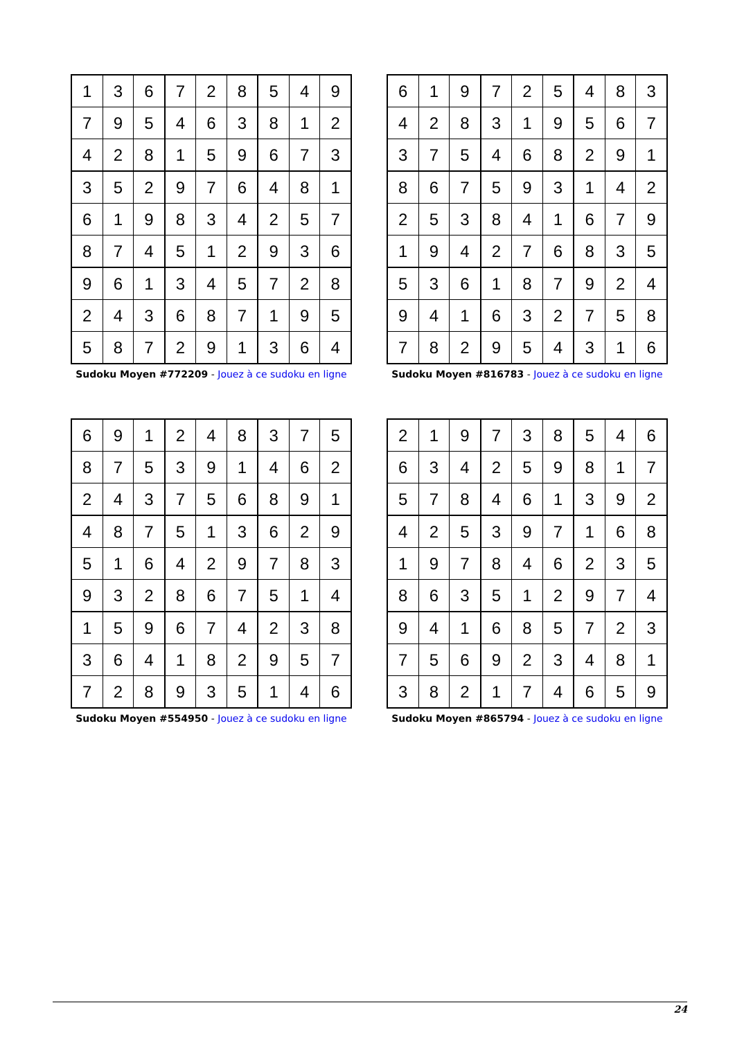| 1 | 3 | 6 | 7 | 2 | 8 | 5 | 4 | 9 |
| 7 | 9 | 5 | 4 | 6 | 3 | 8 | 1 | 2 |
| 4 | 2 | 8 | 1 | 5 | 9 | 6 | 7 | 3 |
| 3 | 5 | 2 | 9 | 7 | 6 | 4 | 8 | 1 |
| 6 | 1 | 9 | 8 | 3 | 4 | 2 | 5 | 7 |
| 8 | 7 | 4 | 5 | 1 | 2 | 9 | 3 | 6 |
| 9 | 6 | 1 | 3 | 4 | 5 | 7 | 2 | 8 |
| 2 | 4 | 3 | 6 | 8 | 7 | 1 | 9 | 5 |
| 5 | 8 | 7 | 2 | 9 | 1 | 3 | 6 | 4 |
Sudoku Moyen #772209 - Jouez à ce sudoku en ligne
| 6 | 1 | 9 | 7 | 2 | 5 | 4 | 8 | 3 |
| 4 | 2 | 8 | 3 | 1 | 9 | 5 | 6 | 7 |
| 3 | 7 | 5 | 4 | 6 | 8 | 2 | 9 | 1 |
| 8 | 6 | 7 | 5 | 9 | 3 | 1 | 4 | 2 |
| 2 | 5 | 3 | 8 | 4 | 1 | 6 | 7 | 9 |
| 1 | 9 | 4 | 2 | 7 | 6 | 8 | 3 | 5 |
| 5 | 3 | 6 | 1 | 8 | 7 | 9 | 2 | 4 |
| 9 | 4 | 1 | 6 | 3 | 2 | 7 | 5 | 8 |
| 7 | 8 | 2 | 9 | 5 | 4 | 3 | 1 | 6 |
Sudoku Moyen #816783 - Jouez à ce sudoku en ligne
| 6 | 9 | 1 | 2 | 4 | 8 | 3 | 7 | 5 |
| 8 | 7 | 5 | 3 | 9 | 1 | 4 | 6 | 2 |
| 2 | 4 | 3 | 7 | 5 | 6 | 8 | 9 | 1 |
| 4 | 8 | 7 | 5 | 1 | 3 | 6 | 2 | 9 |
| 5 | 1 | 6 | 4 | 2 | 9 | 7 | 8 | 3 |
| 9 | 3 | 2 | 8 | 6 | 7 | 5 | 1 | 4 |
| 1 | 5 | 9 | 6 | 7 | 4 | 2 | 3 | 8 |
| 3 | 6 | 4 | 1 | 8 | 2 | 9 | 5 | 7 |
| 7 | 2 | 8 | 9 | 3 | 5 | 1 | 4 | 6 |
Sudoku Moyen #554950 - Jouez à ce sudoku en ligne
| 2 | 1 | 9 | 7 | 3 | 8 | 5 | 4 | 6 |
| 6 | 3 | 4 | 2 | 5 | 9 | 8 | 1 | 7 |
| 5 | 7 | 8 | 4 | 6 | 1 | 3 | 9 | 2 |
| 4 | 2 | 5 | 3 | 9 | 7 | 1 | 6 | 8 |
| 1 | 9 | 7 | 8 | 4 | 6 | 2 | 3 | 5 |
| 8 | 6 | 3 | 5 | 1 | 2 | 9 | 7 | 4 |
| 9 | 4 | 1 | 6 | 8 | 5 | 7 | 2 | 3 |
| 7 | 5 | 6 | 9 | 2 | 3 | 4 | 8 | 1 |
| 3 | 8 | 2 | 1 | 7 | 4 | 6 | 5 | 9 |
Sudoku Moyen #865794 - Jouez à ce sudoku en ligne
24